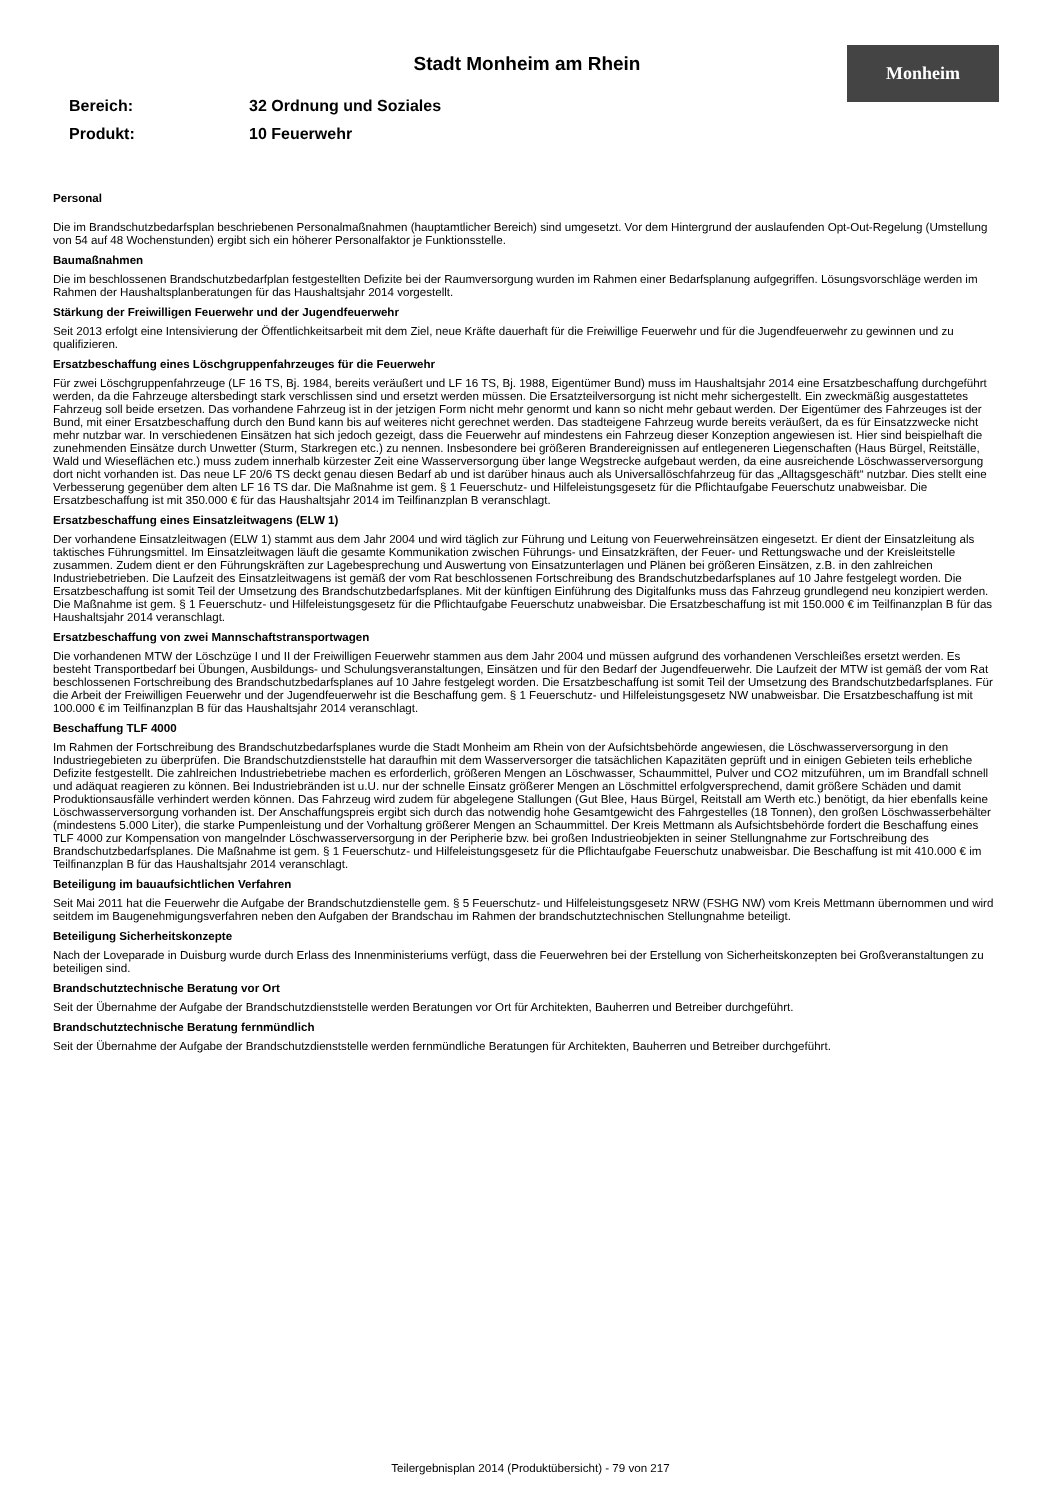Monheim
Stadt Monheim am Rhein
Bereich: 32 Ordnung und Soziales
Produkt: 10 Feuerwehr
Personal
Die im Brandschutzbedarfsplan beschriebenen Personalmaßnahmen (hauptamtlicher Bereich) sind umgesetzt. Vor dem Hintergrund der auslaufenden Opt-Out-Regelung (Umstellung von 54 auf 48 Wochenstunden) ergibt sich ein höherer Personalfaktor je Funktionsstelle.
Baumaßnahmen
Die im beschlossenen Brandschutzbedarfplan festgestellten Defizite bei der Raumversorgung wurden im Rahmen einer Bedarfsplanung aufgegriffen. Lösungsvorschläge werden im Rahmen der Haushaltsplanberatungen für das Haushaltsjahr 2014 vorgestellt.
Stärkung der Freiwilligen Feuerwehr und der Jugendfeuerwehr
Seit 2013 erfolgt eine Intensivierung der Öffentlichkeitsarbeit mit dem Ziel, neue Kräfte dauerhaft für die Freiwillige Feuerwehr und für die Jugendfeuerwehr zu gewinnen und zu qualifizieren.
Ersatzbeschaffung eines Löschgruppenfahrzeuges für die Feuerwehr
Für zwei Löschgruppenfahrzeuge (LF 16 TS, Bj. 1984, bereits veräußert und LF 16 TS, Bj. 1988, Eigentümer Bund) muss im Haushaltsjahr 2014 eine Ersatzbeschaffung durchgeführt werden, da die Fahrzeuge altersbedingt stark verschlissen sind und ersetzt werden müssen. Die Ersatzteilversorgung ist nicht mehr sichergestellt. Ein zweckmäßig ausgestattetes Fahrzeug soll beide ersetzen. Das vorhandene Fahrzeug ist in der jetzigen Form nicht mehr genormt und kann so nicht mehr gebaut werden. Der Eigentümer des Fahrzeuges ist der Bund, mit einer Ersatzbeschaffung durch den Bund kann bis auf weiteres nicht gerechnet werden. Das stadteigene Fahrzeug wurde bereits veräußert, da es für Einsatzzwecke nicht mehr nutzbar war. In verschiedenen Einsätzen hat sich jedoch gezeigt, dass die Feuerwehr auf mindestens ein Fahrzeug dieser Konzeption angewiesen ist. Hier sind beispielhaft die zunehmenden Einsätze durch Unwetter (Sturm, Starkregen etc.) zu nennen. Insbesondere bei größeren Brandereignissen auf entlegeneren Liegenschaften (Haus Bürgel, Reitställe, Wald und Wieseflächen etc.) muss zudem innerhalb kürzester Zeit eine Wasserversorgung über lange Wegstrecke aufgebaut werden, da eine ausreichende Löschwasserversorgung dort nicht vorhanden ist. Das neue LF 20/6 TS deckt genau diesen Bedarf ab und ist darüber hinaus auch als Universallöschfahrzeug für das „Alltagsgeschäft“ nutzbar. Dies stellt eine Verbesserung gegenüber dem alten LF 16 TS dar. Die Maßnahme ist gem. § 1 Feuerschutz- und Hilfeleistungsgesetz für die Pflichtaufgabe Feuerschutz unabweisbar. Die Ersatzbeschaffung ist mit 350.000 € für das Haushaltsjahr 2014 im Teilfinanzplan B veranschlagt.
Ersatzbeschaffung eines Einsatzleitwagens (ELW 1)
Der vorhandene Einsatzleitwagen (ELW 1) stammt aus dem Jahr 2004 und wird täglich zur Führung und Leitung von Feuerwehreinsätzen eingesetzt. Er dient der Einsatzleitung als taktisches Führungsmittel. Im Einsatzleitwagen läuft die gesamte Kommunikation zwischen Führungs- und Einsatzkräften, der Feuer- und Rettungswache und der Kreisleitstelle zusammen. Zudem dient er den Führungskräften zur Lagebesprechung und Auswertung von Einsatzunterlagen und Plänen bei größeren Einsätzen, z.B. in den zahlreichen Industriebetrieben. Die Laufzeit des Einsatzleitwagens ist gemäß der vom Rat beschlossenen Fortschreibung des Brandschutzbedarfsplanes auf 10 Jahre festgelegt worden. Die Ersatzbeschaffung ist somit Teil der Umsetzung des Brandschutzbedarfsplanes. Mit der künftigen Einführung des Digitalfunks muss das Fahrzeug grundlegend neu konzipiert werden. Die Maßnahme ist gem. § 1 Feuerschutz- und Hilfeleistungsgesetz für die Pflichtaufgabe Feuerschutz unabweisbar. Die Ersatzbeschaffung ist mit 150.000 € im Teilfinanzplan B für das Haushaltsjahr 2014 veranschlagt.
Ersatzbeschaffung von zwei Mannschaftstransportwagen
Die vorhandenen MTW der Löschzüge I und II der Freiwilligen Feuerwehr stammen aus dem Jahr 2004 und müssen aufgrund des vorhandenen Verschleißes ersetzt werden. Es besteht Transportbedarf bei Übungen, Ausbildungs- und Schulungsveranstaltungen, Einsätzen und für den Bedarf der Jugendfeuerwehr. Die Laufzeit der MTW ist gemäß der vom Rat beschlossenen Fortschreibung des Brandschutzbedarfsplanes auf 10 Jahre festgelegt worden. Die Ersatzbeschaffung ist somit Teil der Umsetzung des Brandschutzbedarfsplanes. Für die Arbeit der Freiwilligen Feuerwehr und der Jugendfeuerwehr ist die Beschaffung gem. § 1 Feuerschutz- und Hilfeleistungsgesetz NW unabweisbar. Die Ersatzbeschaffung ist mit 100.000 € im Teilfinanzplan B für das Haushaltsjahr 2014 veranschlagt.
Beschaffung TLF 4000
Im Rahmen der Fortschreibung des Brandschutzbedarfsplanes wurde die Stadt Monheim am Rhein von der Aufsichtsbehörde angewiesen, die Löschwasserversorgung in den Industriegebieten zu überprüfen. Die Brandschutzdienststelle hat daraufhin mit dem Wasserversorger die tatsächlichen Kapazitäten geprüft und in einigen Gebieten teils erhebliche Defizite festgestellt. Die zahlreichen Industriebetriebe machen es erforderlich, größeren Mengen an Löschwasser, Schaummittel, Pulver und CO2 mitzuführen, um im Brandfall schnell und adäquat reagieren zu können. Bei Industriebränden ist u.U. nur der schnelle Einsatz größerer Mengen an Löschmittel erfolgversprechend, damit größere Schäden und damit Produktionsausfälle verhindert werden können. Das Fahrzeug wird zudem für abgelegene Stallungen (Gut Blee, Haus Bürgel, Reitstall am Werth etc.) benötigt, da hier ebenfalls keine Löschwasserversorgung vorhanden ist. Der Anschaffungspreis ergibt sich durch das notwendig hohe Gesamtgewicht des Fahrgestelles (18 Tonnen), den großen Löschwasserbehälter (mindestens 5.000 Liter), die starke Pumpenleistung und der Vorhaltung größerer Mengen an Schaummittel. Der Kreis Mettmann als Aufsichtsbehörde fordert die Beschaffung eines TLF 4000 zur Kompensation von mangelnder Löschwasserversorgung in der Peripherie bzw. bei großen Industrieobjekten in seiner Stellungnahme zur Fortschreibung des Brandschutzbedarfsplanes. Die Maßnahme ist gem. § 1 Feuerschutz- und Hilfeleistungsgesetz für die Pflichtaufgabe Feuerschutz unabweisbar. Die Beschaffung ist mit 410.000 € im Teilfinanzplan B für das Haushaltsjahr 2014 veranschlagt.
Beteiligung im bauaufsichtlichen Verfahren
Seit Mai 2011 hat die Feuerwehr die Aufgabe der Brandschutzdienstelle gem. § 5 Feuerschutz- und Hilfeleistungsgesetz NRW (FSHG NW) vom Kreis Mettmann übernommen und wird seitdem im Baugenehmigungsverfahren neben den Aufgaben der Brandschau im Rahmen der brandschutztechnischen Stellungnahme beteiligt.
Beteiligung Sicherheitskonzepte
Nach der Loveparade in Duisburg wurde durch Erlass des Innenministeriums verfügt, dass die Feuerwehren bei der Erstellung von Sicherheitskonzepten bei Großveranstaltungen zu beteiligen sind.
Brandschutztechnische Beratung vor Ort
Seit der Übernahme der Aufgabe der Brandschutzdienststelle werden Beratungen vor Ort für Architekten, Bauherren und Betreiber durchgeführt.
Brandschutztechnische Beratung fernmündlich
Seit der Übernahme der Aufgabe der Brandschutzdienststelle werden fernmündliche Beratungen für Architekten, Bauherren und Betreiber durchgeführt.
Teilergebnisplan 2014 (Produktübersicht) - 79 von 217